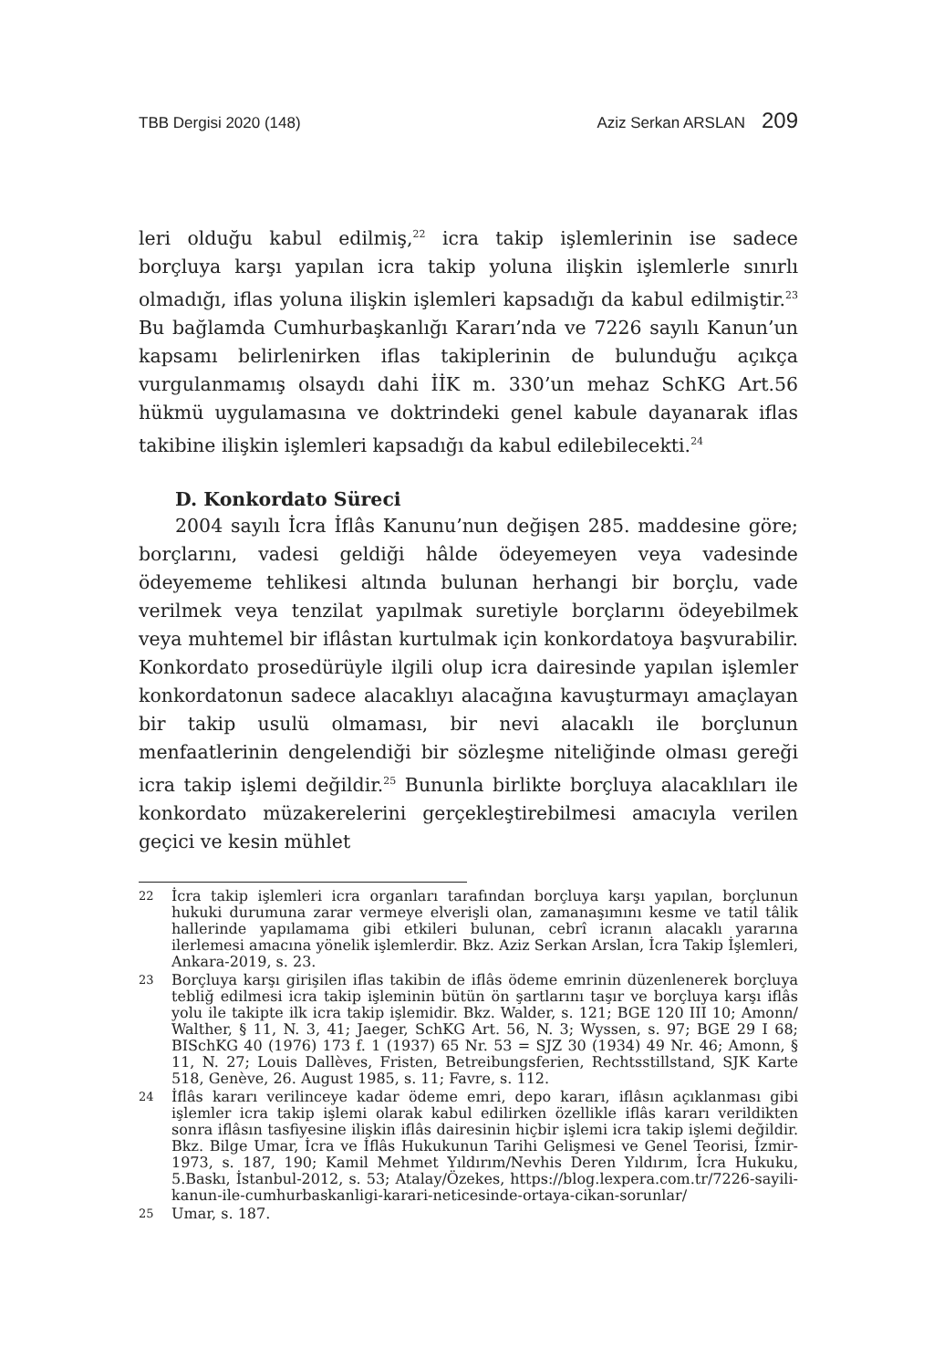TBB Dergisi 2020 (148) Aziz Serkan ARSLAN 209
leri olduğu kabul edilmiş,<sup>22</sup> icra takip işlemlerinin ise sadece borçluya karşı yapılan icra takip yoluna ilişkin işlemlerle sınırlı olmadığı, iflas yoluna ilişkin işlemleri kapsadığı da kabul edilmiştir.<sup>23</sup> Bu bağlamda Cumhurbaşkanlığı Kararı’nda ve 7226 sayılı Kanun’un kapsamı belirlenirken iflas takiplerinin de bulunduğu açıkça vurgulanmamış olsaydı dahi İİK m. 330’un mehaz SchKG Art.56 hükmü uygulamasına ve doktrindeki genel kabule dayanarak iflas takibine ilişkin işlemleri kapsadığı da kabul edilebilecekti.<sup>24</sup>
D. Konkordato Süreci
2004 sayılı İcra İflâs Kanunu’nun değişen 285. maddesine göre; borçlarını, vadesi geldiği hâlde ödeyemeyen veya vadesinde ödeyememe tehlikesi altında bulunan herhangi bir borçlu, vade verilmek veya tenzilat yapılmak suretiyle borçlarını ödeyebilmek veya muhtemel bir iflâstan kurtulmak için konkordatoya başvurabilir. Konkordato prosedürüyle ilgili olup icra dairesinde yapılan işlemler konkordatonun sadece alacaklıyı alacağına kavuşturmayı amaçlayan bir takip usulü olmaması, bir nevi alacaklı ile borçlunun menfaatlerinin dengelendiği bir sözleşme niteliğinde olması gereği icra takip işlemi değildir.<sup>25</sup> Bununla birlikte borçluya alacaklıları ile konkordato müzakerelerini gerçekleştirebilmesi amacıyla verilen geçici ve kesin mühlet
22
İcra takip işlemleri icra organları tarafından borçluya karşı yapılan, borçlunun hukuki durumuna zarar vermeye elverişli olan, zamanaşımını kesme ve tatil tâlik hallerinde yapılamama gibi etkileri bulunan, cebrî icranın alacaklı yararına ilerlemesi amacına yönelik işlemlerdir. Bkz. Aziz Serkan Arslan, İcra Takip İşlemleri, Ankara-2019, s. 23.
23
Borçluya karşı girişilen iflas takibin de iflâs ödeme emrinin düzenlenerek borçluya tebliğ edilmesi icra takip işleminin bütün ön şartlarını taşır ve borçluya karşı iflâs yolu ile takipte ilk icra takip işlemidir. Bkz. Walder, s. 121; BGE 120 III 10; Amonn/ Walther, § 11, N. 3, 41; Jaeger, SchKG Art. 56, N. 3; Wyssen, s. 97; BGE 29 I 68; BISchKG 40 (1976) 173 f. 1 (1937) 65 Nr. 53 = SJZ 30 (1934) 49 Nr. 46; Amonn, § 11, N. 27; Louis Dallèves, Fristen, Betreibungsferien, Rechtsstillstand, SJK Karte 518, Genève, 26. August 1985, s. 11; Favre, s. 112.
24
İflâs kararı verilinceye kadar ödeme emri, depo kararı, iflâsın açıklanması gibi işlemler icra takip işlemi olarak kabul edilirken özellikle iflâs kararı verildikten sonra iflâsın tasfiyesine ilişkin iflâs dairesinin hiçbir işlemi icra takip işlemi değildir. Bkz. Bilge Umar, İcra ve İflâs Hukukunun Tarihi Gelişmesi ve Genel Teorisi, İzmir-1973, s. 187, 190; Kamil Mehmet Yıldırım/Nevhis Deren Yıldırım, İcra Hukuku, 5.Baskı, İstanbul-2012, s. 53; Atalay/Özekes, https://blog.lexpera.com.tr/7226-sayili-kanun-ile-cumhurbaskanligi-karari-neticesinde-ortaya-cikan-sorunlar/
25
Umar, s. 187.